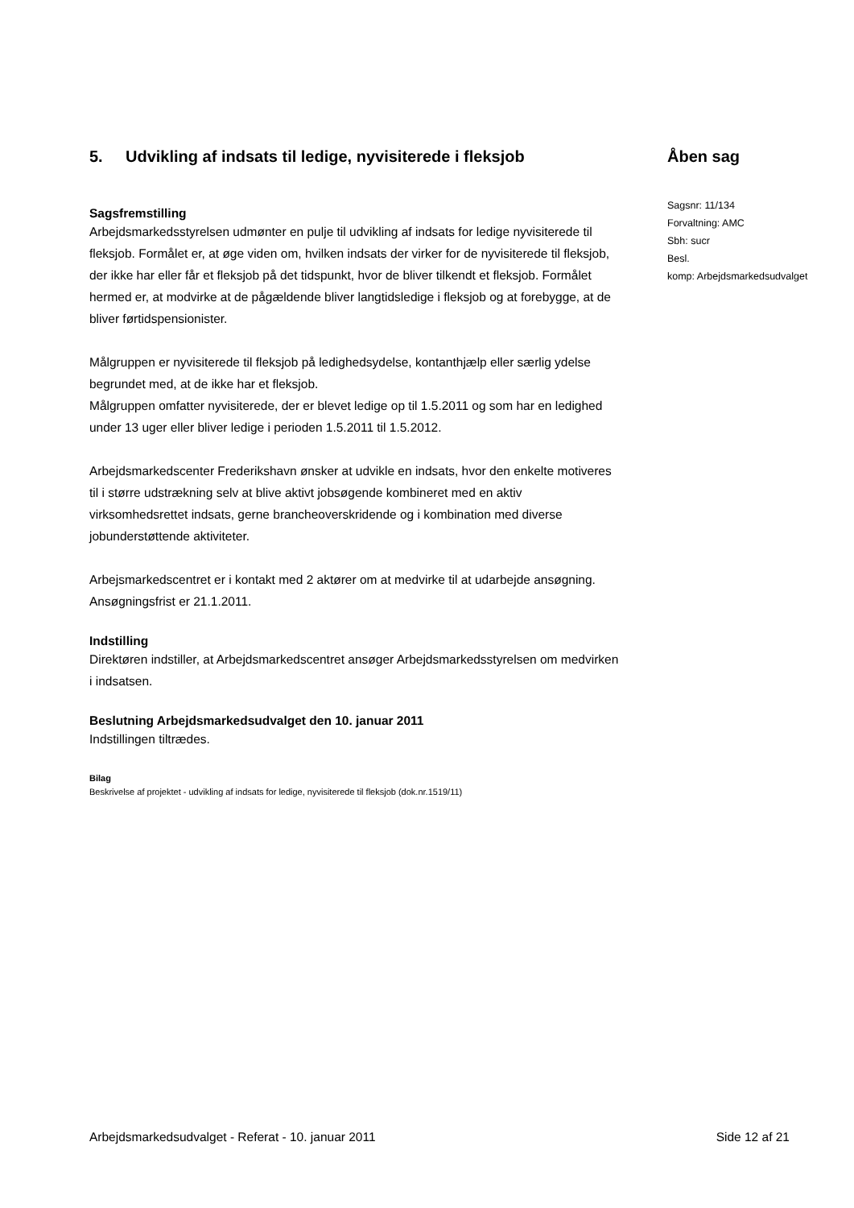5. Udvikling af indsats til ledige, nyvisiterede i fleksjob
Sagsfremstilling
Arbejdsmarkedsstyrelsen udmønter en pulje til udvikling af indsats for ledige nyvisiterede til fleksjob. Formålet er, at øge viden om, hvilken indsats der virker for de nyvisiterede til fleksjob, der ikke har eller får et fleksjob på det tidspunkt, hvor de bliver tilkendt et fleksjob. Formålet hermed er, at modvirke at de pågældende bliver langtidsledige i fleksjob og at forebygge, at de bliver førtidspensionister.
Målgruppen er nyvisiterede til fleksjob på ledighedsydelse, kontanthjælp eller særlig ydelse begrundet med, at de ikke har et fleksjob.
Målgruppen omfatter nyvisiterede, der er blevet ledige op til 1.5.2011 og som har en ledighed under 13 uger eller bliver ledige i perioden 1.5.2011 til 1.5.2012.
Arbejdsmarkedscenter Frederikshavn ønsker at udvikle en indsats, hvor den enkelte motiveres til i større udstrækning selv at blive aktivt jobsøgende kombineret med en aktiv virksomhedsrettet indsats, gerne brancheoverskridende og i kombination med diverse jobunderstøttende aktiviteter.
Arbejsmarkedscentret er i kontakt med 2 aktører om at medvirke til at udarbejde ansøgning. Ansøgningsfrist er 21.1.2011.
Indstilling
Direktøren indstiller, at Arbejdsmarkedscentret ansøger Arbejdsmarkedsstyrelsen om medvirken i indsatsen.
Beslutning Arbejdsmarkedsudvalget den 10. januar 2011
Indstillingen tiltrædes.
Bilag
Beskrivelse af projektet - udvikling af indsats for ledige, nyvisiterede til fleksjob (dok.nr.1519/11)
Åben sag
Sagsnr: 11/134
Forvaltning: AMC
Sbh: sucr
Besl.
komp: Arbejdsmarkedsudvalget
Arbejdsmarkedsudvalget - Referat - 10. januar 2011 Side 12 af 21